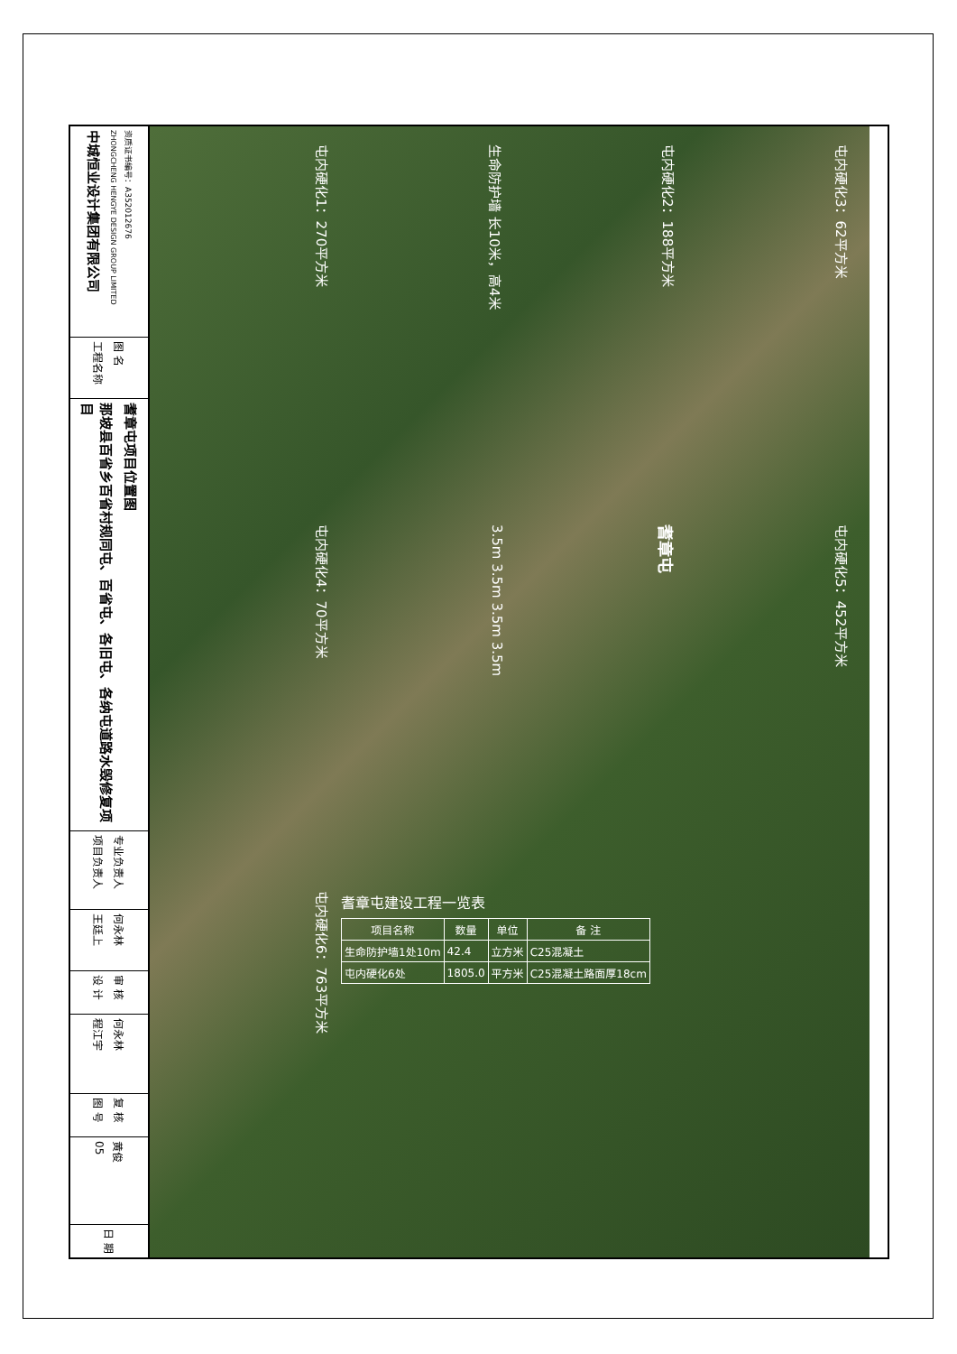中城恒业设计集团有限公司 ZHONGCHENG HENGYE DESIGN GROUP LIMITED 资质证书编号：A352012676
工程名称 图 名
那坡县百省乡百省村规同屯、百省屯、各旧屯、各纳屯道路水毁修复项目 耆章屯项目位置图
项目负责人 专业负责人
王廷上 何永林
设 计 审 核
程江宇 何永林
图 号 复 核
05 黄俊
日 期
屯内硬化1：270平方米
生命防护墙 长10米，高4米
屯内硬化2：188平方米
屯内硬化3：62平方米
屯内硬化4：70平方米
3.5m 3.5m 3.5m 3.5m
耆章屯
屯内硬化5：452平方米
屯内硬化6：763平方米
耆章屯建设工程一览表
| 项目名称 | 数量 | 单位 | 备 注 |
| --- | --- | --- | --- |
| 生命防护墙1处10m | 42.4 | 立方米 | C25混凝土 |
| 屯内硬化6处 | 1805.0 | 平方米 | C25混凝土路面厚18cm |